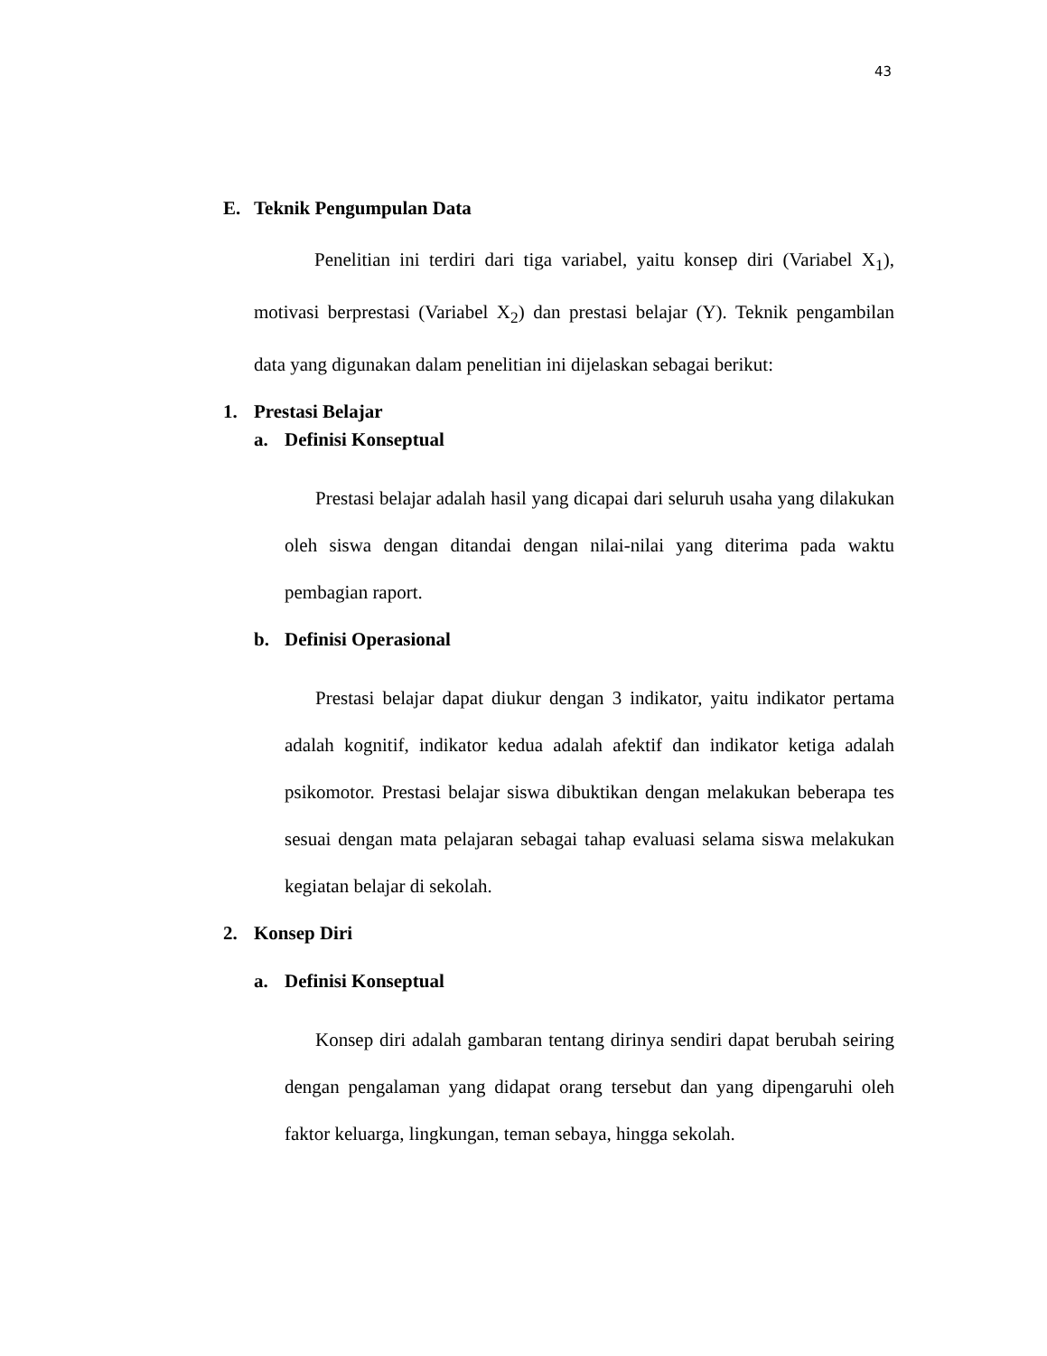43
E. Teknik Pengumpulan Data
Penelitian ini terdiri dari tiga variabel, yaitu konsep diri (Variabel X<sub>1</sub>), motivasi berprestasi (Variabel X<sub>2</sub>) dan prestasi belajar (Y). Teknik pengambilan data yang digunakan dalam penelitian ini dijelaskan sebagai berikut:
1. Prestasi Belajar
a. Definisi Konseptual
Prestasi belajar adalah hasil yang dicapai dari seluruh usaha yang dilakukan oleh siswa dengan ditandai dengan nilai-nilai yang diterima pada waktu pembagian raport.
b. Definisi Operasional
Prestasi belajar dapat diukur dengan 3 indikator, yaitu indikator pertama adalah kognitif, indikator kedua adalah afektif dan indikator ketiga adalah psikomotor. Prestasi belajar siswa dibuktikan dengan melakukan beberapa tes sesuai dengan mata pelajaran sebagai tahap evaluasi selama siswa melakukan kegiatan belajar di sekolah.
2. Konsep Diri
a. Definisi Konseptual
Konsep diri adalah gambaran tentang dirinya sendiri dapat berubah seiring dengan pengalaman yang didapat orang tersebut dan yang dipengaruhi oleh faktor keluarga, lingkungan, teman sebaya, hingga sekolah.